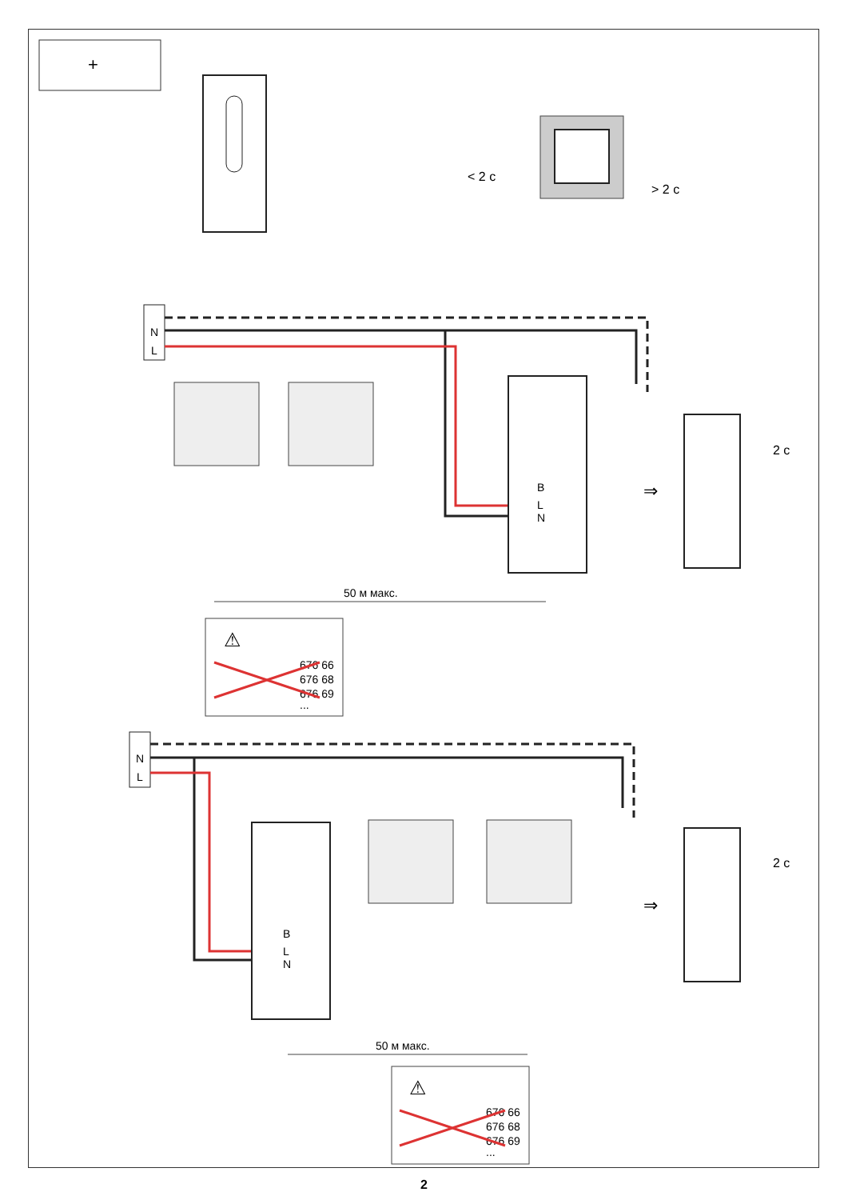+
< 2 с
> 2 с
N
L
B
L
N
⇒
2 с
50 м макс.
⚠
676 66
676 68
676 69
...
N
L
B
L
N
⇒
2 с
50 м макс.
⚠
676 66
676 68
676 69
...
2